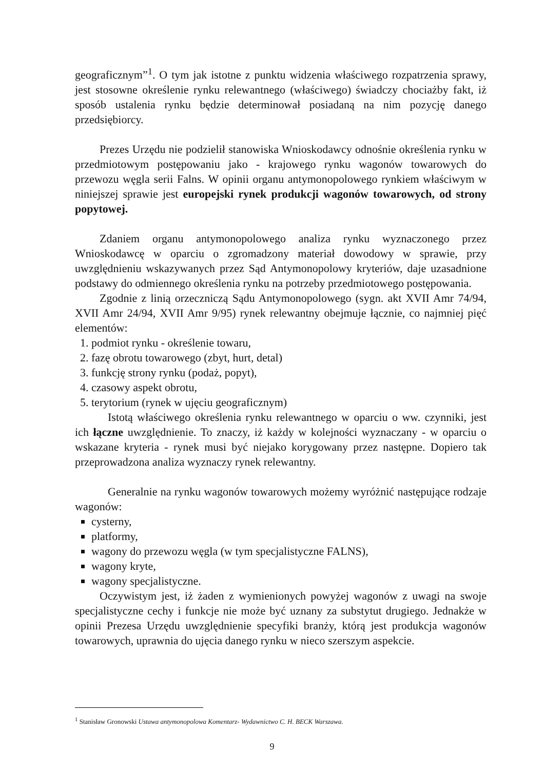geograficznym”<sup>1</sup>. O tym jak istotne z punktu widzenia właściwego rozpatrzenia sprawy, jest stosowne określenie rynku relewantnego (właściwego) świadczy chociażby fakt, iż sposób ustalenia rynku będzie determinował posiadaną na nim pozycję danego przedsiębiorcy.
Prezes Urzędu nie podzielił stanowiska Wnioskodawcy odnośnie określenia rynku w przedmiotowym postępowaniu jako - krajowego rynku wagonów towarowych do przewozu węgla serii Falns. W opinii organu antymonopolowego rynkiem właściwym w niniejszej sprawie jest europejski rynek produkcji wagonów towarowych, od strony popytowej.
Zdaniem organu antymonopolowego analiza rynku wyznaczonego przez Wnioskodawcę w oparciu o zgromadzony materiał dowodowy w sprawie, przy uwzględnieniu wskazywanych przez Sąd Antymonopolowy kryteriów, daje uzasadnione podstawy do odmiennego określenia rynku na potrzeby przedmiotowego postępowania.
Zgodnie z linią orzeczniczą Sądu Antymonopolowego (sygn. akt XVII Amr 74/94, XVII Amr 24/94, XVII Amr 9/95) rynek relewantny obejmuje łącznie, co najmniej pięć elementów:
1. podmiot rynku - określenie towaru,
2. fazę obrotu towarowego (zbyt, hurt, detal)
3. funkcję strony rynku (podaż, popyt),
4. czasowy aspekt obrotu,
5. terytorium (rynek w ujęciu geograficznym)
Istotą właściwego określenia rynku relewantnego w oparciu o ww. czynniki, jest ich łączne uwzględnienie. To znaczy, iż każdy w kolejności wyznaczany - w oparciu o wskazane kryteria - rynek musi być niejako korygowany przez następne. Dopiero tak przeprowadzona analiza wyznaczy rynek relewantny.
Generalnie na rynku wagonów towarowych możemy wyróżnić następujące rodzaje wagonów:
cysterny,
platformy,
wagony do przewozu węgla (w tym specjalistyczne FALNS),
wagony kryte,
wagony specjalistyczne.
Oczywistym jest, iż żaden z wymienionych powyżej wagonów z uwagi na swoje specjalistyczne cechy i funkcje nie może być uznany za substytut drugiego. Jednakże w opinii Prezesa Urzędu uwzględnienie specyfiki branży, którą jest produkcja wagonów towarowych, uprawnia do ujęcia danego rynku w nieco szerszym aspekcie.
<sup>1</sup> Stanisław Gronowski Ustawa antymonopolowa Komentarz- Wydawnictwo C. H. BECK Warszawa.
9